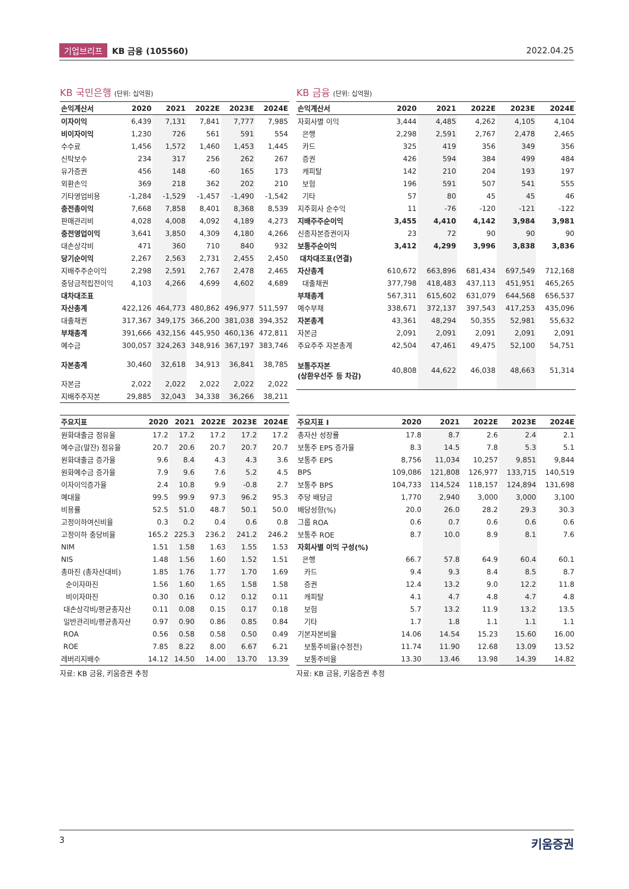기업브리프 KB 금융 (105560) 2022.04.25
KB 국민은행 (단위: 십억원)
| 손익계산서 | 2020 | 2021 | 2022E | 2023E | 2024E |
| --- | --- | --- | --- | --- | --- |
| 이자이익 | 6,439 | 7,131 | 7,841 | 7,777 | 7,985 |
| 비이자이익 | 1,230 | 726 | 561 | 591 | 554 |
| 수수료 | 1,456 | 1,572 | 1,460 | 1,453 | 1,445 |
| 신탁보수 | 234 | 317 | 256 | 262 | 267 |
| 유가증권 | 456 | 148 | -60 | 165 | 173 |
| 외환손익 | 369 | 218 | 362 | 202 | 210 |
| 기타영업비용 | -1,284 | -1,529 | -1,457 | -1,490 | -1,542 |
| 충전총이익 | 7,668 | 7,858 | 8,401 | 8,368 | 8,539 |
| 판매관리비 | 4,028 | 4,008 | 4,092 | 4,189 | 4,273 |
| 충전영업이익 | 3,641 | 3,850 | 4,309 | 4,180 | 4,266 |
| 대손상각비 | 471 | 360 | 710 | 840 | 932 |
| 당기순이익 | 2,267 | 2,563 | 2,731 | 2,455 | 2,450 |
| 지배주주순이익 | 2,298 | 2,591 | 2,767 | 2,478 | 2,465 |
| 충당금적립전이익 | 4,103 | 4,266 | 4,699 | 4,602 | 4,689 |
| 대차대조표 | | | | | |
| 자산총계 | 422,126 | 464,773 | 480,862 | 496,977 | 511,597 |
| 대출채권 | 317,367 | 349,175 | 366,200 | 381,038 | 394,352 |
| 부채총계 | 391,666 | 432,156 | 445,950 | 460,136 | 472,811 |
| 예수금 | 300,057 | 324,263 | 348,916 | 367,197 | 383,746 |
| 자본총계 | 30,460 | 32,618 | 34,913 | 36,841 | 38,785 |
| 자본금 | 2,022 | 2,022 | 2,022 | 2,022 | 2,022 |
| 지배주주자본 | 29,885 | 32,043 | 34,338 | 36,266 | 38,211 |
| 주요지표 | 2020 | 2021 | 2022E | 2023E | 2024E |
| --- | --- | --- | --- | --- | --- |
| 원화대출금 점유율 | 17.2 | 17.2 | 17.2 | 17.2 | 17.2 |
| 예수금(말잔) 점유율 | 20.7 | 20.6 | 20.7 | 20.7 | 20.7 |
| 원화대출금 증가율 | 9.6 | 8.4 | 4.3 | 4.3 | 3.6 |
| 원화예수금 증가율 | 7.9 | 9.6 | 7.6 | 5.2 | 4.5 |
| 이자이익증가율 | 2.4 | 10.8 | 9.9 | -0.8 | 2.7 |
| 예대율 | 99.5 | 99.9 | 97.3 | 96.2 | 95.3 |
| 비용률 | 52.5 | 51.0 | 48.7 | 50.1 | 50.0 |
| 고정이하여신비율 | 0.3 | 0.2 | 0.4 | 0.6 | 0.8 |
| 고정이하 충당비율 | 165.2 | 225.3 | 236.2 | 241.2 | 246.2 |
| NIM | 1.51 | 1.58 | 1.63 | 1.55 | 1.53 |
| NIS | 1.48 | 1.56 | 1.60 | 1.52 | 1.51 |
| 총마진 (총자산대비) | 1.85 | 1.76 | 1.77 | 1.70 | 1.69 |
| 순이자마진 | 1.56 | 1.60 | 1.65 | 1.58 | 1.58 |
| 비이자마진 | 0.30 | 0.16 | 0.12 | 0.12 | 0.11 |
| 대손상각비/평균총자산 | 0.11 | 0.08 | 0.15 | 0.17 | 0.18 |
| 일반관리비/평균총자산 | 0.97 | 0.90 | 0.86 | 0.85 | 0.84 |
| ROA | 0.56 | 0.58 | 0.58 | 0.50 | 0.49 |
| ROE | 7.85 | 8.22 | 8.00 | 6.67 | 6.21 |
| 레버리지배수 | 14.12 | 14.50 | 14.00 | 13.70 | 13.39 |
자료: KB 금융, 키움증권 추정
KB 금융 (단위: 십억원)
| 손익계산서 | 2020 | 2021 | 2022E | 2023E | 2024E |
| --- | --- | --- | --- | --- | --- |
| 자회사별 이익 | 3,444 | 4,485 | 4,262 | 4,105 | 4,104 |
| 은행 | 2,298 | 2,591 | 2,767 | 2,478 | 2,465 |
| 카드 | 325 | 419 | 356 | 349 | 356 |
| 증권 | 426 | 594 | 384 | 499 | 484 |
| 캐피탈 | 142 | 210 | 204 | 193 | 197 |
| 보험 | 196 | 591 | 507 | 541 | 555 |
| 기타 | 57 | 80 | 45 | 45 | 46 |
| 지주회사 순수익 | 11 | -76 | -120 | -121 | -122 |
| 지배주주순이익 | 3,455 | 4,410 | 4,142 | 3,984 | 3,981 |
| 신종자본증권이자 | 23 | 72 | 90 | 90 | 90 |
| 보통주순이익 | 3,412 | 4,299 | 3,996 | 3,838 | 3,836 |
| 대차대조표(연결) | | | | | |
| 자산총계 | 610,672 | 663,896 | 681,434 | 697,549 | 712,168 |
| 대출채권 | 377,798 | 418,483 | 437,113 | 451,951 | 465,265 |
| 부채총계 | 567,311 | 615,602 | 631,079 | 644,568 | 656,537 |
| 예수부채 | 338,671 | 372,137 | 397,543 | 417,253 | 435,096 |
| 자본총계 | 43,361 | 48,294 | 50,355 | 52,981 | 55,632 |
| 자본금 | 2,091 | 2,091 | 2,091 | 2,091 | 2,091 |
| 주요주주 자본총계 | 42,504 | 47,461 | 49,475 | 52,100 | 54,751 |
| 보통주자본 (상환우선주 등 차감) | 40,808 | 44,622 | 46,038 | 48,663 | 51,314 |
| 주요지표 I | 2020 | 2021 | 2022E | 2023E | 2024E |
| --- | --- | --- | --- | --- | --- |
| 총자산 성장률 | 17.8 | 8.7 | 2.6 | 2.4 | 2.1 |
| 보통주 EPS 증가율 | 8.3 | 14.5 | 7.8 | 5.3 | 5.1 |
| 보통주 EPS | 8,756 | 11,034 | 10,257 | 9,851 | 9,844 |
| BPS | 109,086 | 121,808 | 126,977 | 133,715 | 140,519 |
| 보통주 BPS | 104,733 | 114,524 | 118,157 | 124,894 | 131,698 |
| 주당 배당금 | 1,770 | 2,940 | 3,000 | 3,000 | 3,100 |
| 배당성향(%) | 20.0 | 26.0 | 28.2 | 29.3 | 30.3 |
| 그룹 ROA | 0.6 | 0.7 | 0.6 | 0.6 | 0.6 |
| 보통주 ROE | 8.7 | 10.0 | 8.9 | 8.1 | 7.6 |
| 자회사별 이익 구성(%) | | | | | |
| 은행 | 66.7 | 57.8 | 64.9 | 60.4 | 60.1 |
| 카드 | 9.4 | 9.3 | 8.4 | 8.5 | 8.7 |
| 증권 | 12.4 | 13.2 | 9.0 | 12.2 | 11.8 |
| 캐피탈 | 4.1 | 4.7 | 4.8 | 4.7 | 4.8 |
| 보험 | 5.7 | 13.2 | 11.9 | 13.2 | 13.5 |
| 기타 | 1.7 | 1.8 | 1.1 | 1.1 | 1.1 |
| 기본자본비율 | 14.06 | 14.54 | 15.23 | 15.60 | 16.00 |
| 보통주비율(수정전) | 11.74 | 11.90 | 12.68 | 13.09 | 13.52 |
| 보통주비율 | 13.30 | 13.46 | 13.98 | 14.39 | 14.82 |
자료: KB 금융, 키움증권 추정
3 키움증권